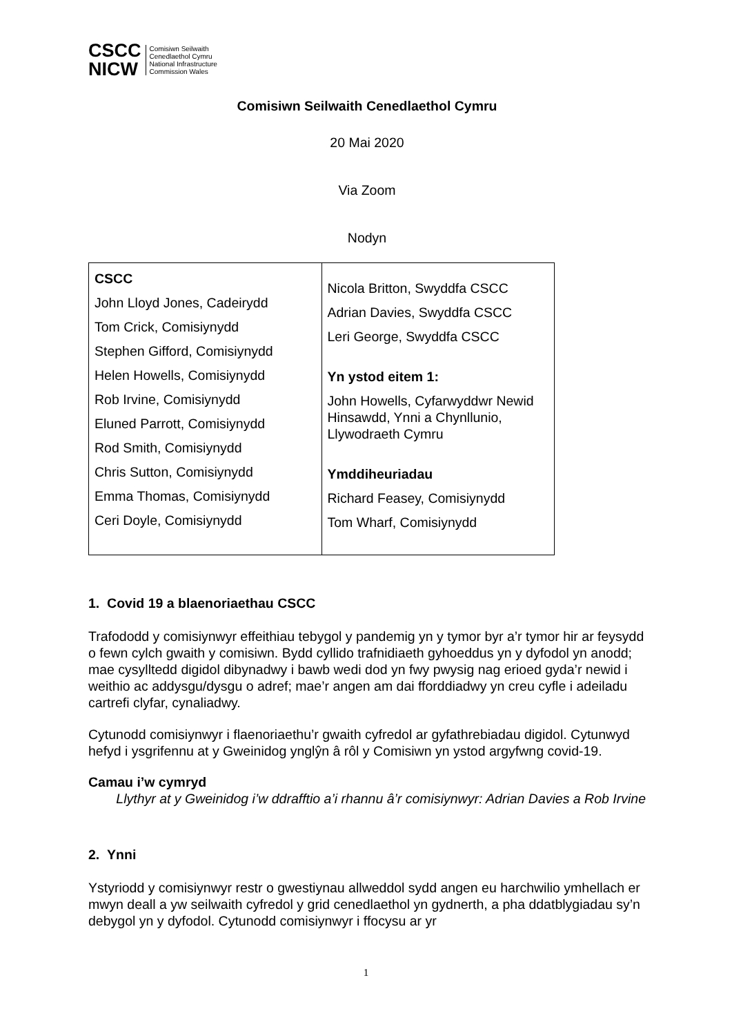CSCC
NICW
Comisiwn Seilwaith
Cenedlaethol Cymru
National Infrastructure
Commission Wales
Comisiwn Seilwaith Cenedlaethol Cymru
20 Mai 2020
Via Zoom
Nodyn
| CSCC John Lloyd Jones, Cadeirydd Tom Crick, Comisiynydd Stephen Gifford, Comisiynydd Helen Howells, Comisiynydd Rob Irvine, Comisiynydd Eluned Parrott, Comisiynydd Rod Smith, Comisiynydd Chris Sutton, Comisiynydd Emma Thomas, Comisiynydd Ceri Doyle, Comisiynydd | Nicola Britton, Swyddfa CSCC Adrian Davies, Swyddfa CSCC Leri George, Swyddfa CSCC Yn ystod eitem 1: John Howells, Cyfarwyddwr Newid Hinsawdd, Ynni a Chynllunio, Llywodraeth Cymru Ymddiheuriadau Richard Feasey, Comisiynydd Tom Wharf, Comisiynydd |
1. Covid 19 a blaenoriaethau CSCC
Trafododd y comisiynwyr effeithiau tebygol y pandemig yn y tymor byr a’r tymor hir ar feysydd o fewn cylch gwaith y comisiwn. Bydd cyllido trafnidiaeth gyhoeddus yn y dyfodol yn anodd; mae cysylltedd digidol dibynadwy i bawb wedi dod yn fwy pwysig nag erioed gyda’r newid i weithio ac addysgu/dysgu o adref; mae’r angen am dai fforddiadwy yn creu cyfle i adeiladu cartrefi clyfar, cynaliadwy.
Cytunodd comisiynwyr i flaenoriaethu’r gwaith cyfredol ar gyfathrebiadau digidol. Cytunwyd hefyd i ysgrifennu at y Gweinidog ynglŷn â rôl y Comisiwn yn ystod argyfwng covid-19.
Camau i’w cymryd
Llythyr at y Gweinidog i’w ddrafftio a’i rhannu â’r comisiynwyr: Adrian Davies a Rob Irvine
2. Ynni
Ystyriodd y comisiynwyr restr o gwestiynau allweddol sydd angen eu harchwilio ymhellach er mwyn deall a yw seilwaith cyfredol y grid cenedlaethol yn gydnerth, a pha ddatblygiadau sy’n debygol yn y dyfodol. Cytunodd comisiynwyr i ffocysu ar yr
1